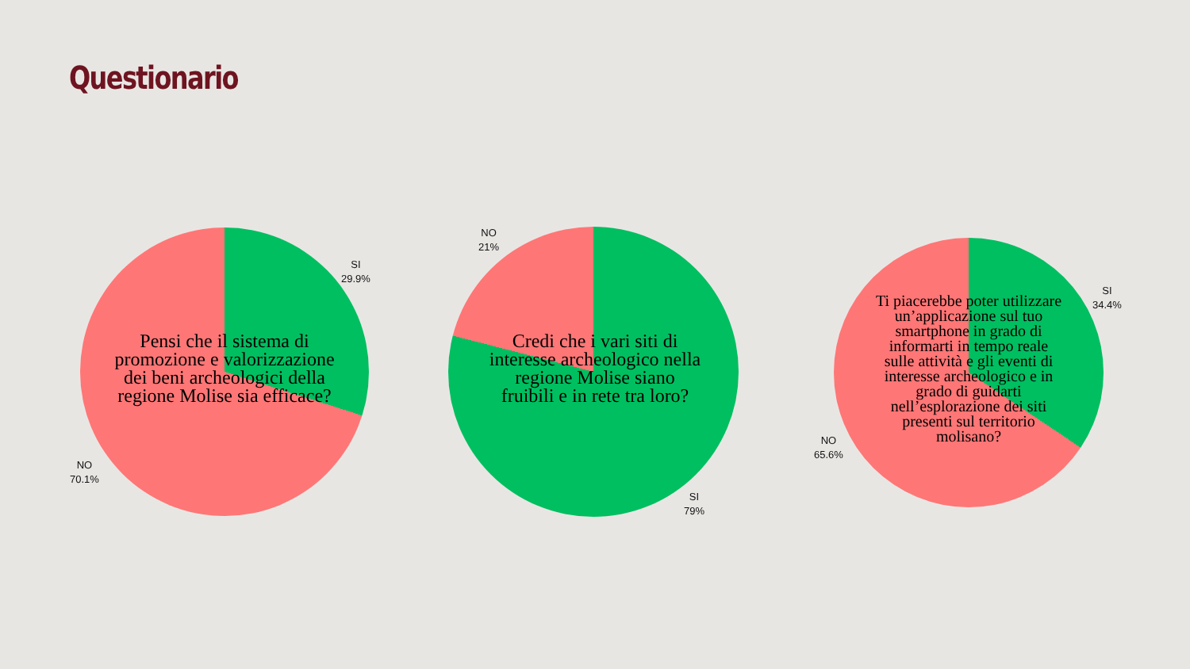Questionario
Pensi che il sistema di promozione e valorizzazione dei beni archeologici della regione Molise sia efficace?
SI
29.9%
NO
70.1%
Credi che i vari siti di interesse archeologico nella regione Molise siano fruibili e in rete tra loro?
NO
21%
SI
79%
Ti piacerebbe poter utilizzare un’applicazione sul tuo smartphone in grado di informarti in tempo reale sulle attività e gli eventi di interesse archeologico e in grado di guidarti nell’esplorazione dei siti presenti sul territorio molisano?
SI
34.4%
NO
65.6%